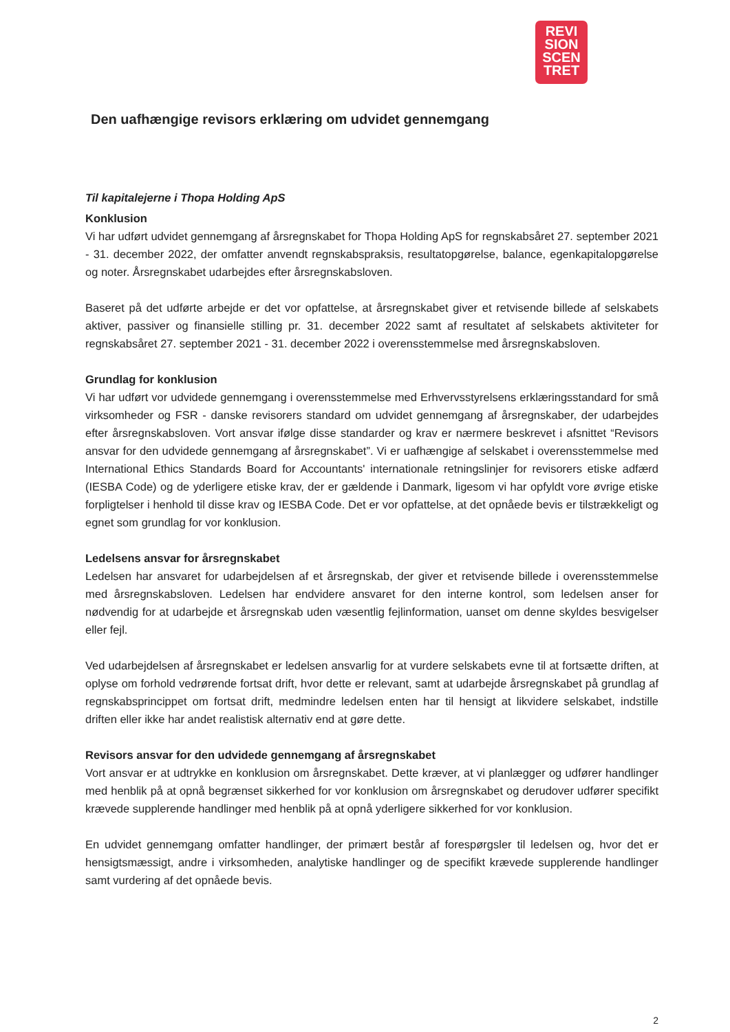REVI
SION
SCEN
TRET
Den uafhængige revisors erklæring om udvidet gennemgang
Til kapitalejerne i Thopa Holding ApS
Konklusion
Vi har udført udvidet gennemgang af årsregnskabet for Thopa Holding ApS for regnskabsåret 27. september 2021 - 31. december 2022, der omfatter anvendt regnskabspraksis, resultatopgørelse, balance, egenkapitalopgørelse og noter. Årsregnskabet udarbejdes efter årsregnskabsloven.
Baseret på det udførte arbejde er det vor opfattelse, at årsregnskabet giver et retvisende billede af selskabets aktiver, passiver og finansielle stilling pr. 31. december 2022 samt af resultatet af selskabets aktiviteter for regnskabsåret 27. september 2021 - 31. december 2022 i overensstemmelse med årsregnskabsloven.
Grundlag for konklusion
Vi har udført vor udvidede gennemgang i overensstemmelse med Erhvervsstyrelsens erklæringsstandard for små virksomheder og FSR - danske revisorers standard om udvidet gennemgang af årsregnskaber, der udarbejdes efter årsregnskabsloven. Vort ansvar ifølge disse standarder og krav er nærmere beskrevet i afsnittet “Revisors ansvar for den udvidede gennemgang af årsregnskabet”. Vi er uafhængige af selskabet i overensstemmelse med International Ethics Standards Board for Accountants' internationale retningslinjer for revisorers etiske adfærd (IESBA Code) og de yderligere etiske krav, der er gældende i Danmark, ligesom vi har opfyldt vore øvrige etiske forpligtelser i henhold til disse krav og IESBA Code. Det er vor opfattelse, at det opnåede bevis er tilstrækkeligt og egnet som grundlag for vor konklusion.
Ledelsens ansvar for årsregnskabet
Ledelsen har ansvaret for udarbejdelsen af et årsregnskab, der giver et retvisende billede i overensstemmelse med årsregnskabsloven. Ledelsen har endvidere ansvaret for den interne kontrol, som ledelsen anser for nødvendig for at udarbejde et årsregnskab uden væsentlig fejlinformation, uanset om denne skyldes besvigelser eller fejl.
Ved udarbejdelsen af årsregnskabet er ledelsen ansvarlig for at vurdere selskabets evne til at fortsætte driften, at oplyse om forhold vedrørende fortsat drift, hvor dette er relevant, samt at udarbejde årsregnskabet på grundlag af regnskabsprincippet om fortsat drift, medmindre ledelsen enten har til hensigt at likvidere selskabet, indstille driften eller ikke har andet realistisk alternativ end at gøre dette.
Revisors ansvar for den udvidede gennemgang af årsregnskabet
Vort ansvar er at udtrykke en konklusion om årsregnskabet. Dette kræver, at vi planlægger og udfører handlinger med henblik på at opnå begrænset sikkerhed for vor konklusion om årsregnskabet og derudover udfører specifikt krævede supplerende handlinger med henblik på at opnå yderligere sikkerhed for vor konklusion.
En udvidet gennemgang omfatter handlinger, der primært består af forespørgsler til ledelsen og, hvor det er hensigtsmæssigt, andre i virksomheden, analytiske handlinger og de specifikt krævede supplerende handlinger samt vurdering af det opnåede bevis.
2